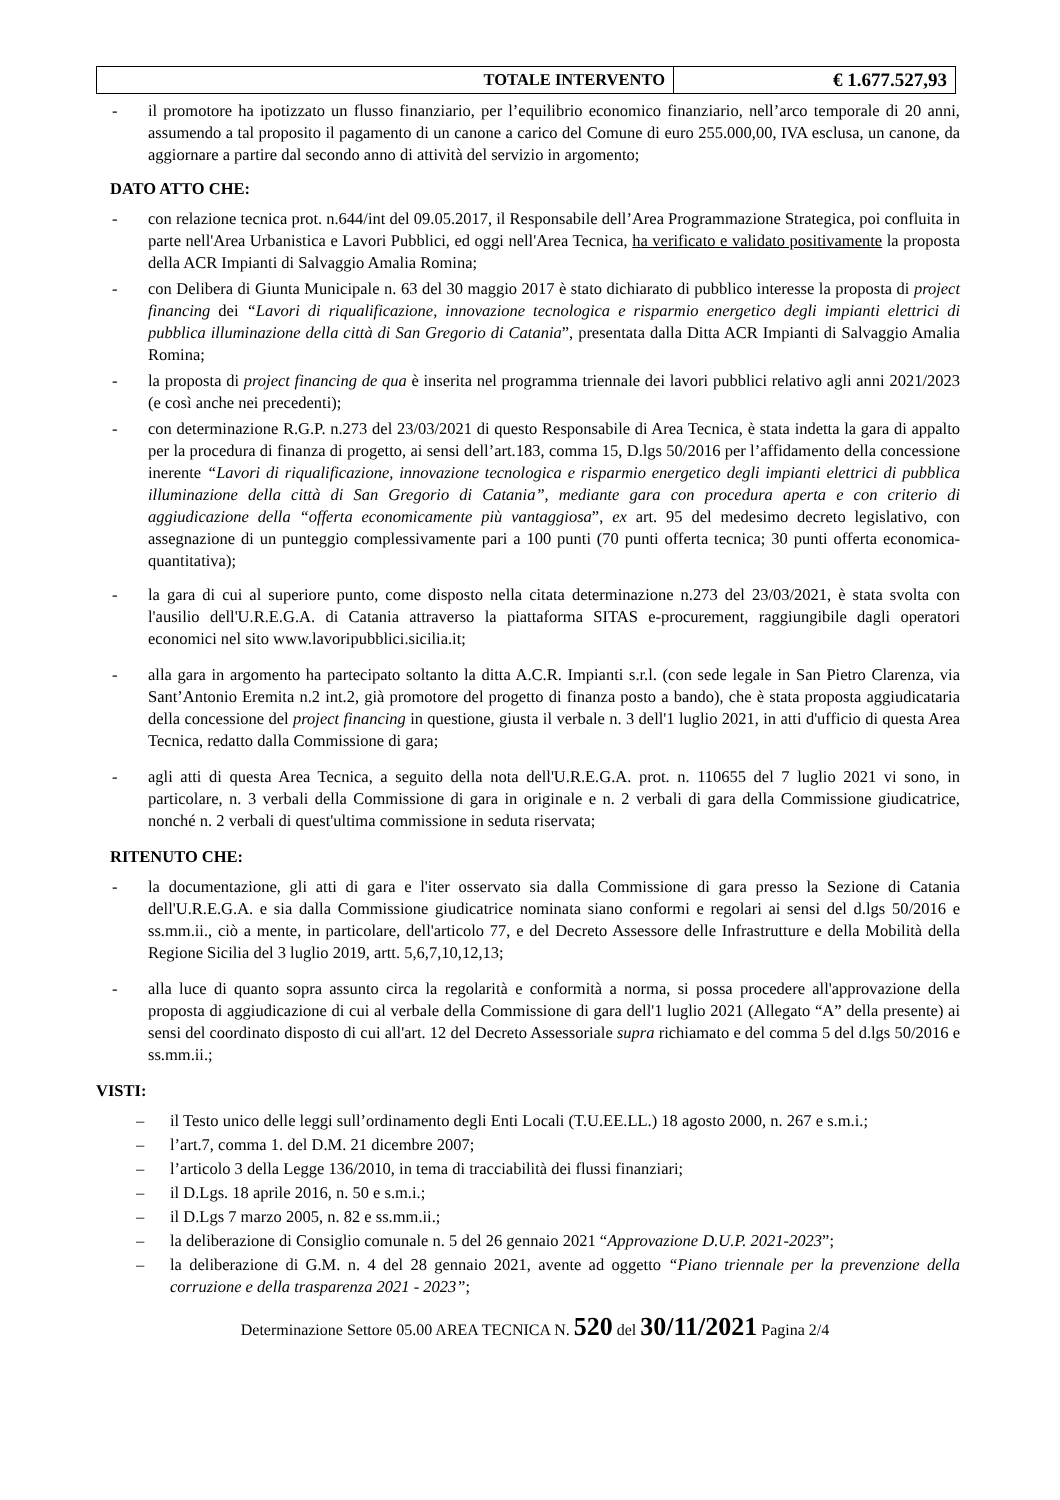| TOTALE INTERVENTO | € 1.677.527,93 |
- il promotore ha ipotizzato un flusso finanziario, per l’equilibrio economico finanziario, nell’arco temporale di 20 anni, assumendo a tal proposito il pagamento di un canone a carico del Comune di euro 255.000,00, IVA esclusa, un canone, da aggiornare a partire dal secondo anno di attività del servizio in argomento;
DATO ATTO CHE:
- con relazione tecnica prot. n.644/int del 09.05.2017, il Responsabile dell’Area Programmazione Strategica, poi confluita in parte nell'Area Urbanistica e Lavori Pubblici, ed oggi nell'Area Tecnica, ha verificato e validato positivamente la proposta della ACR Impianti di Salvaggio Amalia Romina;
- con Delibera di Giunta Municipale n. 63 del 30 maggio 2017 è stato dichiarato di pubblico interesse la proposta di project financing dei “Lavori di riqualificazione, innovazione tecnologica e risparmio energetico degli impianti elettrici di pubblica illuminazione della città di San Gregorio di Catania”, presentata dalla Ditta ACR Impianti di Salvaggio Amalia Romina;
- la proposta di project financing de qua è inserita nel programma triennale dei lavori pubblici relativo agli anni 2021/2023 (e così anche nei precedenti);
- con determinazione R.G.P. n.273 del 23/03/2021 di questo Responsabile di Area Tecnica, è stata indetta la gara di appalto per la procedura di finanza di progetto, ai sensi dell’art.183, comma 15, D.lgs 50/2016 per l’affidamento della concessione inerente “Lavori di riqualificazione, innovazione tecnologica e risparmio energetico degli impianti elettrici di pubblica illuminazione della città di San Gregorio di Catania”, mediante gara con procedura aperta e con criterio di aggiudicazione della “offerta economicamente più vantaggiosa”, ex art. 95 del medesimo decreto legislativo, con assegnazione di un punteggio complessivamente pari a 100 punti (70 punti offerta tecnica; 30 punti offerta economica-quantitativa);
- la gara di cui al superiore punto, come disposto nella citata determinazione n.273 del 23/03/2021, è stata svolta con l'ausilio dell'U.R.E.G.A. di Catania attraverso la piattaforma SITAS e-procurement, raggiungibile dagli operatori economici nel sito www.lavoripubblici.sicilia.it;
- alla gara in argomento ha partecipato soltanto la ditta A.C.R. Impianti s.r.l. (con sede legale in San Pietro Clarenza, via Sant’Antonio Eremita n.2 int.2, già promotore del progetto di finanza posto a bando), che è stata proposta aggiudicataria della concessione del project financing in questione, giusta il verbale n. 3 dell'1 luglio 2021, in atti d'ufficio di questa Area Tecnica, redatto dalla Commissione di gara;
- agli atti di questa Area Tecnica, a seguito della nota dell'U.R.E.G.A. prot. n. 110655 del 7 luglio 2021 vi sono, in particolare, n. 3 verbali della Commissione di gara in originale e n. 2 verbali di gara della Commissione giudicatrice, nonché n. 2 verbali di quest'ultima commissione in seduta riservata;
RITENUTO CHE:
- la documentazione, gli atti di gara e l'iter osservato sia dalla Commissione di gara presso la Sezione di Catania dell'U.R.E.G.A. e sia dalla Commissione giudicatrice nominata siano conformi e regolari ai sensi del d.lgs 50/2016 e ss.mm.ii., ciò a mente, in particolare, dell'articolo 77, e del Decreto Assessore delle Infrastrutture e della Mobilità della Regione Sicilia del 3 luglio 2019, artt. 5,6,7,10,12,13;
- alla luce di quanto sopra assunto circa la regolarità e conformità a norma, si possa procedere all'approvazione della proposta di aggiudicazione di cui al verbale della Commissione di gara dell'1 luglio 2021 (Allegato “A” della presente) ai sensi del coordinato disposto di cui all'art. 12 del Decreto Assessoriale supra richiamato e del comma 5 del d.lgs 50/2016 e ss.mm.ii.;
VISTI:
– il Testo unico delle leggi sull’ordinamento degli Enti Locali (T.U.EE.LL.) 18 agosto 2000, n. 267 e s.m.i.;
– l’art.7, comma 1. del D.M. 21 dicembre 2007;
– l’articolo 3 della Legge 136/2010, in tema di tracciabilità dei flussi finanziari;
– il D.Lgs. 18 aprile 2016, n. 50 e s.m.i.;
– il D.Lgs 7 marzo 2005, n. 82 e ss.mm.ii.;
– la deliberazione di Consiglio comunale n. 5 del 26 gennaio 2021 “Approvazione D.U.P. 2021-2023”;
– la deliberazione di G.M. n. 4 del 28 gennaio 2021, avente ad oggetto “Piano triennale per la prevenzione della corruzione e della trasparenza 2021 - 2023”;
Determinazione Settore 05.00 AREA TECNICA N. 520 del 30/11/2021 Pagina 2/4